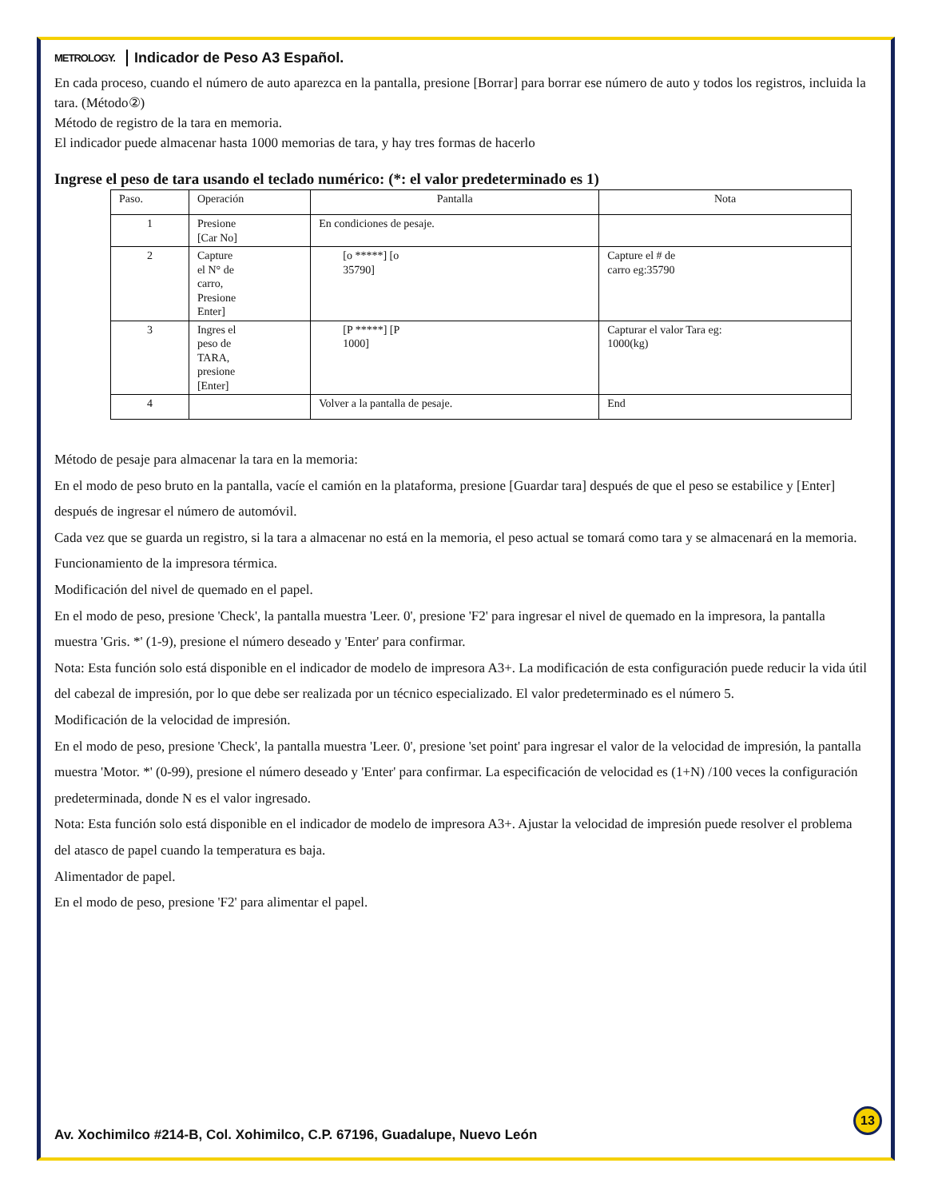METROLOGY. Indicador de Peso A3 Español.
En cada proceso, cuando el número de auto aparezca en la pantalla, presione [Borrar] para borrar ese número de auto y todos los registros, incluida la tara. (Método②)
Método de registro de la tara en memoria.
El indicador puede almacenar hasta 1000 memorias de tara, y hay tres formas de hacerlo
Ingrese el peso de tara usando el teclado numérico: (*: el valor predeterminado es 1)
| Paso. | Operación | Pantalla | Nota |
| 1 | Presione [Car No] | En condiciones de pesaje. | |
| 2 | Capture el N° de carro, Presione Enter] | [o *****] [o 35790] | Capture el # de carro eg:35790 |
| 3 | Ingres el peso de TARA, presione [Enter] | [P *****] [P 1000] | Capturar el valor Tara eg: 1000(kg) |
| 4 | | Volver a la pantalla de pesaje. | End |
Método de pesaje para almacenar la tara en la memoria:
En el modo de peso bruto en la pantalla, vacíe el camión en la plataforma, presione [Guardar tara] después de que el peso se estabilice y [Enter] después de ingresar el número de automóvil.
Cada vez que se guarda un registro, si la tara a almacenar no está en la memoria, el peso actual se tomará como tara y se almacenará en la memoria.
Funcionamiento de la impresora térmica.
Modificación del nivel de quemado en el papel.
En el modo de peso, presione 'Check', la pantalla muestra 'Leer. 0', presione 'F2' para ingresar el nivel de quemado en la impresora, la pantalla muestra 'Gris. *' (1-9), presione el número deseado y 'Enter' para confirmar.
Nota: Esta función solo está disponible en el indicador de modelo de impresora A3+. La modificación de esta configuración puede reducir la vida útil del cabezal de impresión, por lo que debe ser realizada por un técnico especializado. El valor predeterminado es el número 5.
Modificación de la velocidad de impresión.
En el modo de peso, presione 'Check', la pantalla muestra 'Leer. 0', presione 'set point' para ingresar el valor de la velocidad de impresión, la pantalla muestra 'Motor. *' (0-99), presione el número deseado y 'Enter' para confirmar. La especificación de velocidad es (1+N) /100 veces la configuración predeterminada, donde N es el valor ingresado.
Nota: Esta función solo está disponible en el indicador de modelo de impresora A3+. Ajustar la velocidad de impresión puede resolver el problema del atasco de papel cuando la temperatura es baja.
Alimentador de papel.
En el modo de peso, presione 'F2' para alimentar el papel.
13
Av. Xochimilco #214-B, Col. Xohimilco, C.P. 67196, Guadalupe, Nuevo León